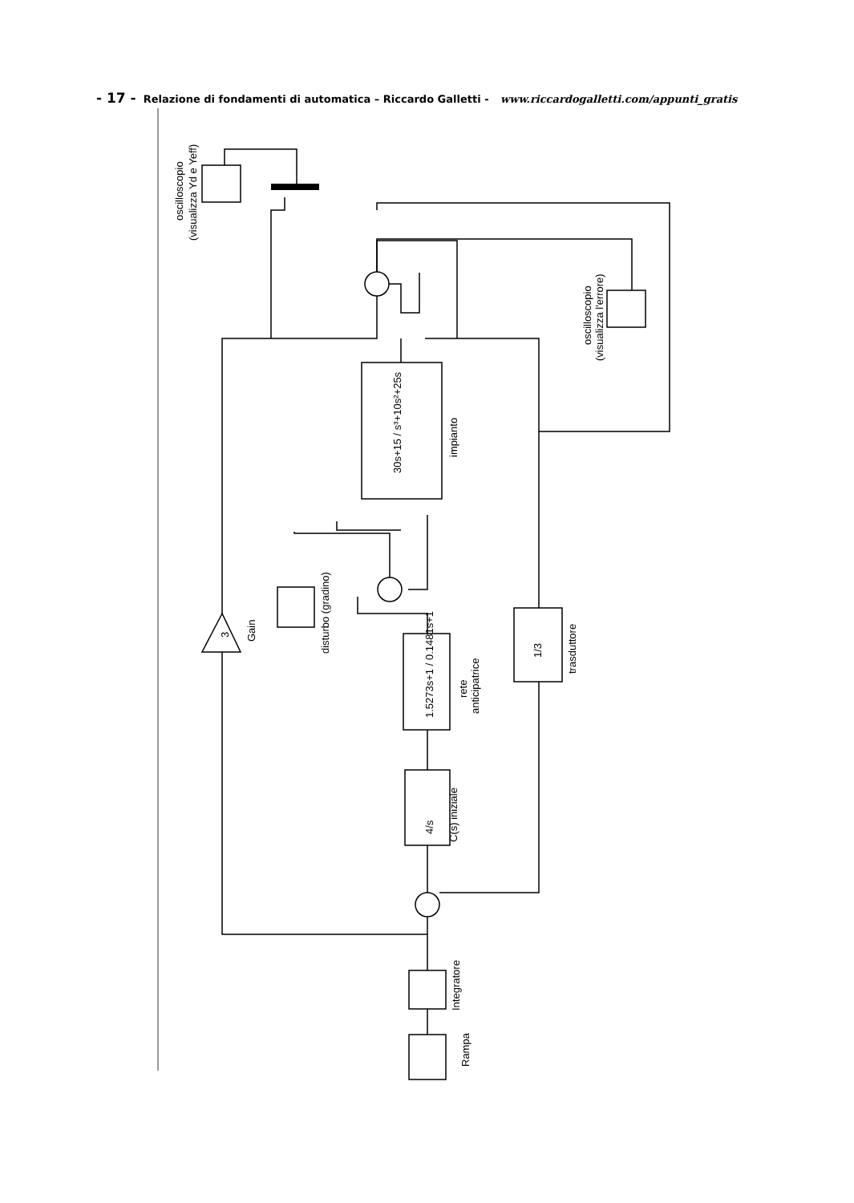- 17 - Relazione di fondamenti di automatica – Riccardo Galletti - www.riccardogalletti.com/appunti_gratis
Rampa
Integratore
C(s) iniziale
4/s
1.5273s+1 / 0.1481s+1
rete
anticipatrice
disturbo (gradino)
3
Gain
30s+15 / s³+10s²+25s
impianto
1/3
trasduttore
oscilloscopio
(visualizza l'errore)
oscilloscopio
(visualizza Yd e Yeff)